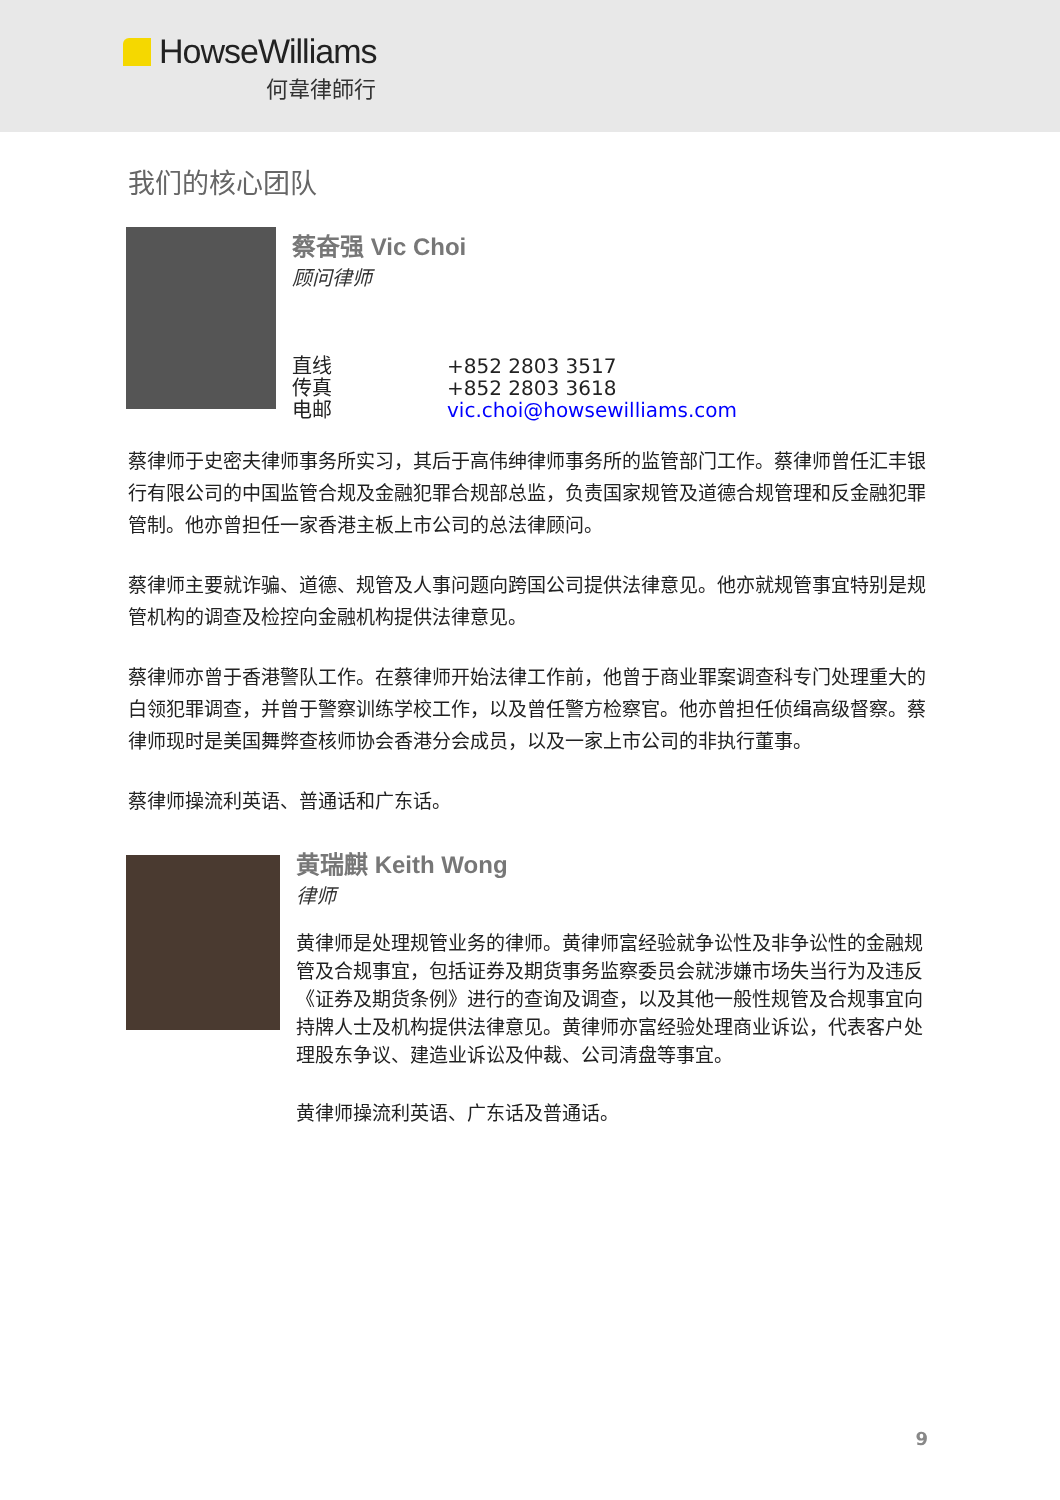HowseWilliams
何韋律師行
我们的核心团队
蔡奋强 Vic Choi
顾问律师
直线 +852 2803 3517 传真 +852 2803 3618 电邮 vic.choi@howsewilliams.com
蔡律师于史密夫律师事务所实习，其后于高伟绅律师事务所的监管部门工作。蔡律师曾任汇丰银行有限公司的中国监管合规及金融犯罪合规部总监，负责国家规管及道德合规管理和反金融犯罪管制。他亦曾担任一家香港主板上市公司的总法律顾问。
蔡律师主要就诈骗、道德、规管及人事问题向跨国公司提供法律意见。他亦就规管事宜特别是规管机构的调查及检控向金融机构提供法律意见。
蔡律师亦曾于香港警队工作。在蔡律师开始法律工作前，他曾于商业罪案调查科专门处理重大的白领犯罪调查，并曾于警察训练学校工作，以及曾任警方检察官。他亦曾担任侦缉高级督察。蔡律师现时是美国舞弊查核师协会香港分会成员，以及一家上市公司的非执行董事。
蔡律师操流利英语、普通话和广东话。
黄瑞麒 Keith Wong
律师
黄律师是处理规管业务的律师。黄律师富经验就争讼性及非争讼性的金融规管及合规事宜，包括证券及期货事务监察委员会就涉嫌市场失当行为及违反《证券及期货条例》进行的查询及调查，以及其他一般性规管及合规事宜向持牌人士及机构提供法律意见。黄律师亦富经验处理商业诉讼，代表客户处理股东争议、建造业诉讼及仲裁、公司清盘等事宜。
黄律师操流利英语、广东话及普通话。
9